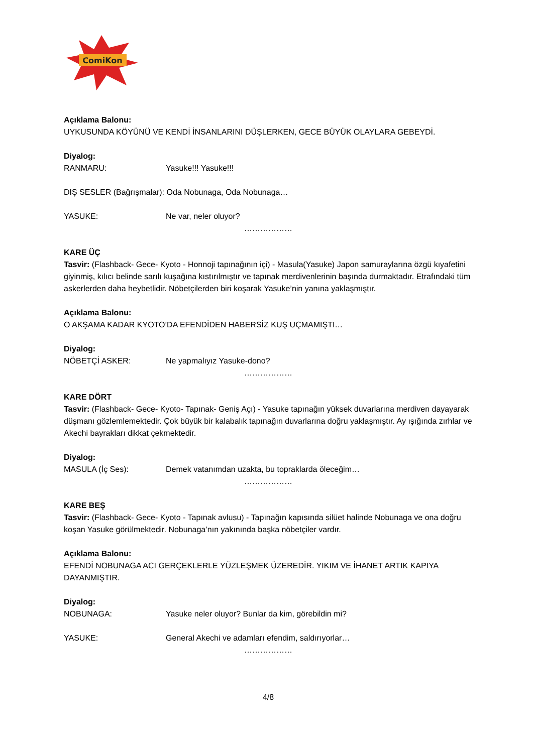ComiKon
Açıklama Balonu:
UYKUSUNDA KÖYÜNÜ VE KENDİ İNSANLARINI DÜŞLERKEN, GECE BÜYÜK OLAYLARA GEBEYDİ.
Diyalog:
RANMARU: Yasuke!!! Yasuke!!!
DIŞ SESLER (Bağrışmalar): Oda Nobunaga, Oda Nobunaga…
YASUKE: Ne var, neler oluyor?
………………
KARE ÜÇ
Tasvir: (Flashback- Gece- Kyoto - Honnoji tapınağının içi) - Masula(Yasuke) Japon samuraylarına özgü kıyafetini giyinmiş, kılıcı belinde sarılı kuşağına kıstırılmıştır ve tapınak merdivenlerinin başında durmaktadır. Etrafındaki tüm askerlerden daha heybetlidir. Nöbetçilerden biri koşarak Yasuke’nin yanına yaklaşmıştır.
Açıklama Balonu:
O AKŞAMA KADAR KYOTO’DA EFENDİDEN HABERSİZ KUŞ UÇMAMIŞTI…
Diyalog:
NÖBETÇİ ASKER: Ne yapmalıyız Yasuke-dono?
………………
KARE DÖRT
Tasvir: (Flashback- Gece- Kyoto- Tapınak- Geniş Açı) - Yasuke tapınağın yüksek duvarlarına merdiven dayayarak düşmanı gözlemlemektedir. Çok büyük bir kalabalık tapınağın duvarlarına doğru yaklaşmıştır. Ay ışığında zırhlar ve Akechi bayrakları dikkat çekmektedir.
Diyalog:
MASULA (İç Ses): Demek vatanımdan uzakta, bu topraklarda öleceğim…
………………
KARE BEŞ
Tasvir: (Flashback- Gece- Kyoto - Tapınak avlusu) - Tapınağın kapısında silüet halinde Nobunaga ve ona doğru koşan Yasuke görülmektedir. Nobunaga’nın yakınında başka nöbetçiler vardır.
Açıklama Balonu:
EFENDİ NOBUNAGA ACI GERÇEKLERLE YÜZLEŞMEK ÜZEREDİR. YIKIM VE İHANET ARTIK KAPIYA DAYANMIŞTIR.
Diyalog:
NOBUNAGA: Yasuke neler oluyor? Bunlar da kim, görebildin mi?
YASUKE: General Akechi ve adamları efendim, saldırıyorlar…
………………
4/8